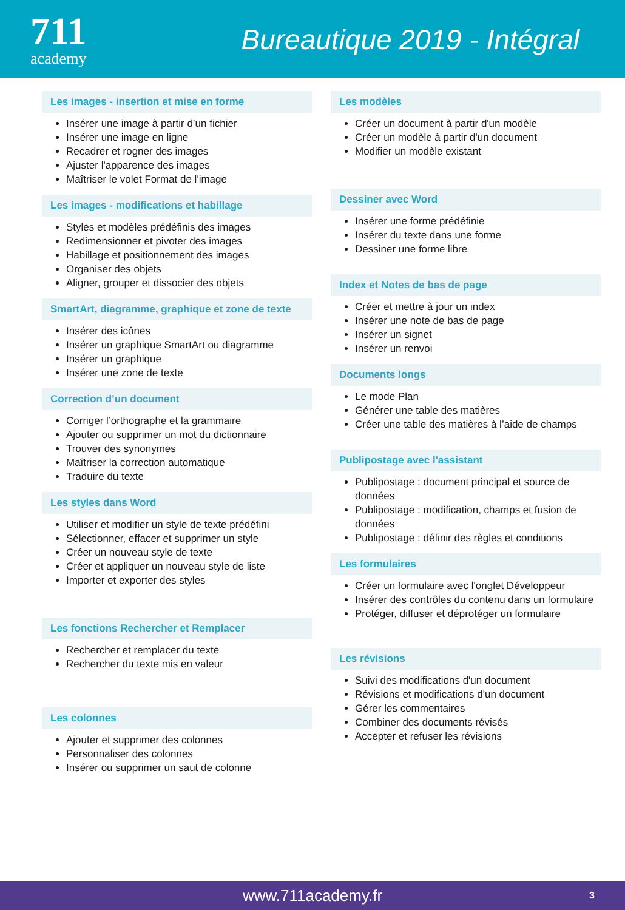711
academy
Bureautique 2019 - Intégral
Les images - insertion et mise en forme
Insérer une image à partir d’un fichier
Insérer une image en ligne
Recadrer et rogner des images
Ajuster l'apparence des images
Maîtriser le volet Format de l'image
Les images - modifications et habillage
Styles et modèles prédéfinis des images
Redimensionner et pivoter des images
Habillage et positionnement des images
Organiser des objets
Aligner, grouper et dissocier des objets
SmartArt, diagramme, graphique et zone de texte
Insérer des icônes
Insérer un graphique SmartArt ou diagramme
Insérer un graphique
Insérer une zone de texte
Correction d’un document
Corriger l’orthographe et la grammaire
Ajouter ou supprimer un mot du dictionnaire
Trouver des synonymes
Maîtriser la correction automatique
Traduire du texte
Les styles dans Word
Utiliser et modifier un style de texte prédéfini
Sélectionner, effacer et supprimer un style
Créer un nouveau style de texte
Créer et appliquer un nouveau style de liste
Importer et exporter des styles
Les fonctions Rechercher et Remplacer
Rechercher et remplacer du texte
Rechercher du texte mis en valeur
Les colonnes
Ajouter et supprimer des colonnes
Personnaliser des colonnes
Insérer ou supprimer un saut de colonne
Les modèles
Créer un document à partir d'un modèle
Créer un modèle à partir d'un document
Modifier un modèle existant
Dessiner avec Word
Insérer une forme prédéfinie
Insérer du texte dans une forme
Dessiner une forme libre
Index et Notes de bas de page
Créer et mettre à jour un index
Insérer une note de bas de page
Insérer un signet
Insérer un renvoi
Documents longs
Le mode Plan
Générer une table des matières
Créer une table des matières à l’aide de champs
Publipostage avec l'assistant
Publipostage : document principal et source de données
Publipostage : modification, champs et fusion de données
Publipostage : définir des règles et conditions
Les formulaires
Créer un formulaire avec l'onglet Développeur
Insérer des contrôles du contenu dans un formulaire
Protéger, diffuser et déprotéger un formulaire
Les révisions
Suivi des modifications d'un document
Révisions et modifications d'un document
Gérer les commentaires
Combiner des documents révisés
Accepter et refuser les révisions
www.711academy.fr 3